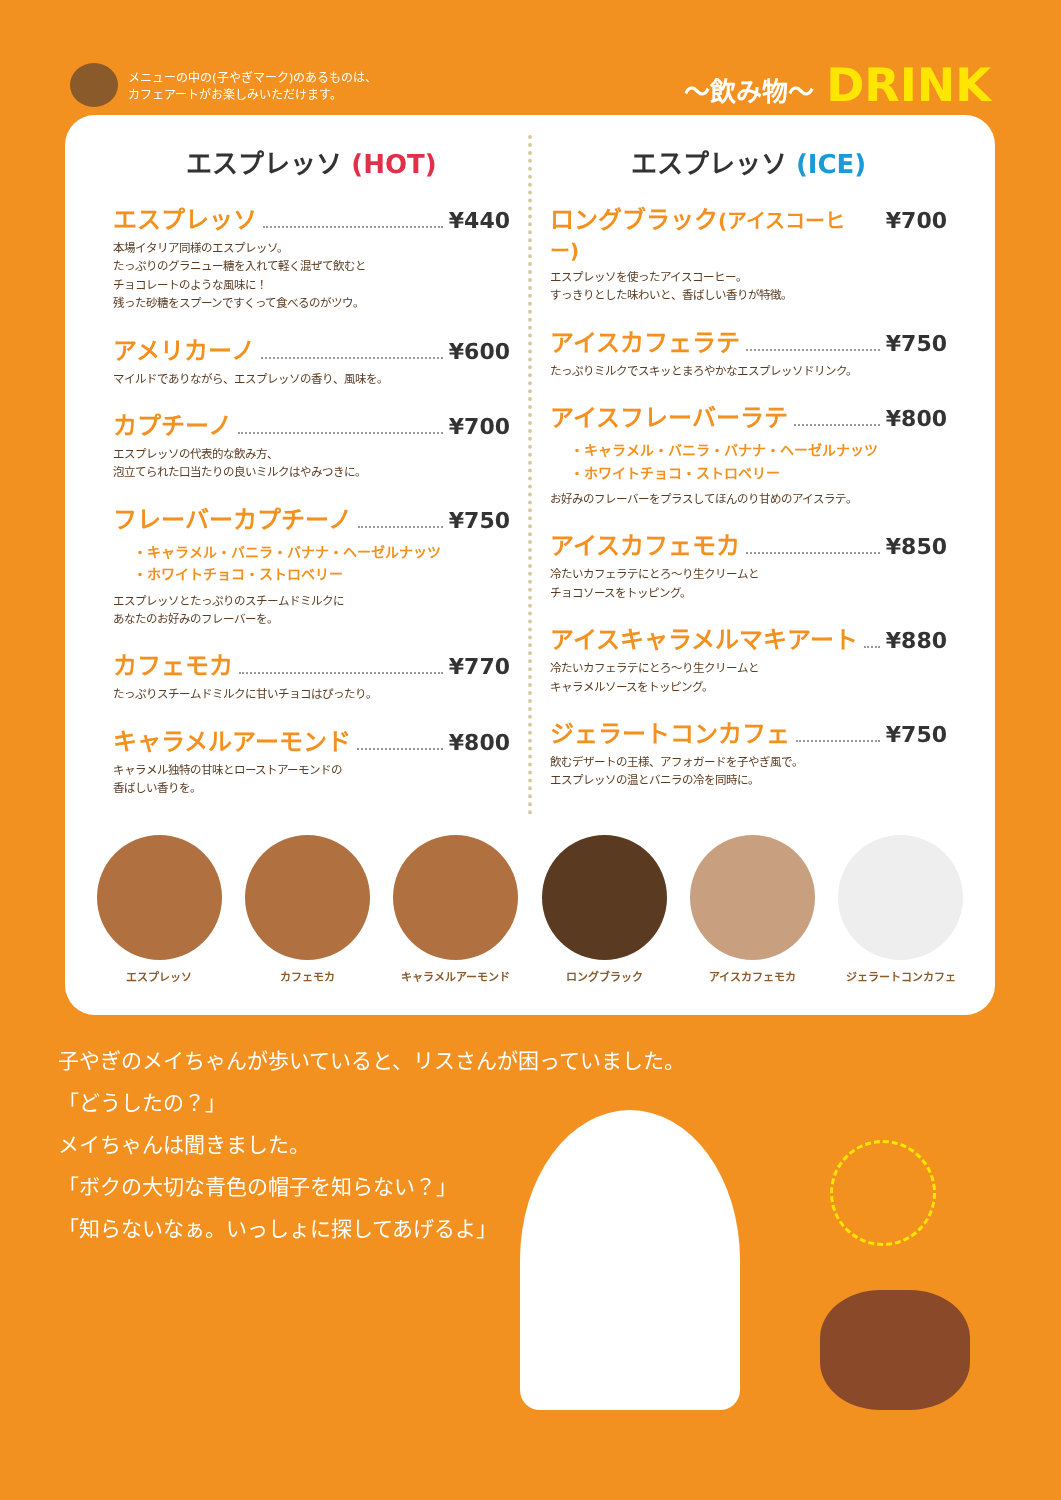メニューの中の(子やぎマーク)のあるものは、
カフェアートがお楽しみいただけます。
〜飲み物〜 DRINK
エスプレッソ (HOT)
エスプレッソ ¥440
本場イタリア同様のエスプレッソ。
たっぷりのグラニュー糖を入れて軽く混ぜて飲むと
チョコレートのような風味に！
残った砂糖をスプーンですくって食べるのがツウ。
アメリカーノ ¥600
マイルドでありながら、エスプレッソの香り、風味を。
カプチーノ ¥700
エスプレッソの代表的な飲み方、
泡立てられた口当たりの良いミルクはやみつきに。
フレーバーカプチーノ ¥750
・キャラメル・バニラ・バナナ・ヘーゼルナッツ
・ホワイトチョコ・ストロベリー
エスプレッソとたっぷりのスチームドミルクに
あなたのお好みのフレーバーを。
カフェモカ ¥770
たっぷりスチームドミルクに甘いチョコはぴったり。
キャラメルアーモンド ¥800
キャラメル独特の甘味とローストアーモンドの
香ばしい香りを。
エスプレッソ (ICE)
ロングブラック(アイスコーヒー) ¥700
エスプレッソを使ったアイスコーヒー。
すっきりとした味わいと、香ばしい香りが特徴。
アイスカフェラテ ¥750
たっぷりミルクでスキッとまろやかなエスプレッソドリンク。
アイスフレーバーラテ ¥800
・キャラメル・バニラ・バナナ・ヘーゼルナッツ
・ホワイトチョコ・ストロベリー
お好みのフレーバーをプラスしてほんのり甘めのアイスラテ。
アイスカフェモカ ¥850
冷たいカフェラテにとろ〜り生クリームと
チョコソースをトッピング。
アイスキャラメルマキアート ¥880
冷たいカフェラテにとろ〜り生クリームと
キャラメルソースをトッピング。
ジェラートコンカフェ ¥750
飲むデザートの王様、アフォガードを子やぎ風で。
エスプレッソの温とバニラの冷を同時に。
エスプレッソ カフェモカ キャラメルアーモンド ロングブラック アイスカフェモカ ジェラートコンカフェ
子やぎのメイちゃんが歩いていると、リスさんが困っていました。
「どうしたの？」
メイちゃんは聞きました。
「ボクの大切な青色の帽子を知らない？」
「知らないなぁ。いっしょに探してあげるよ」